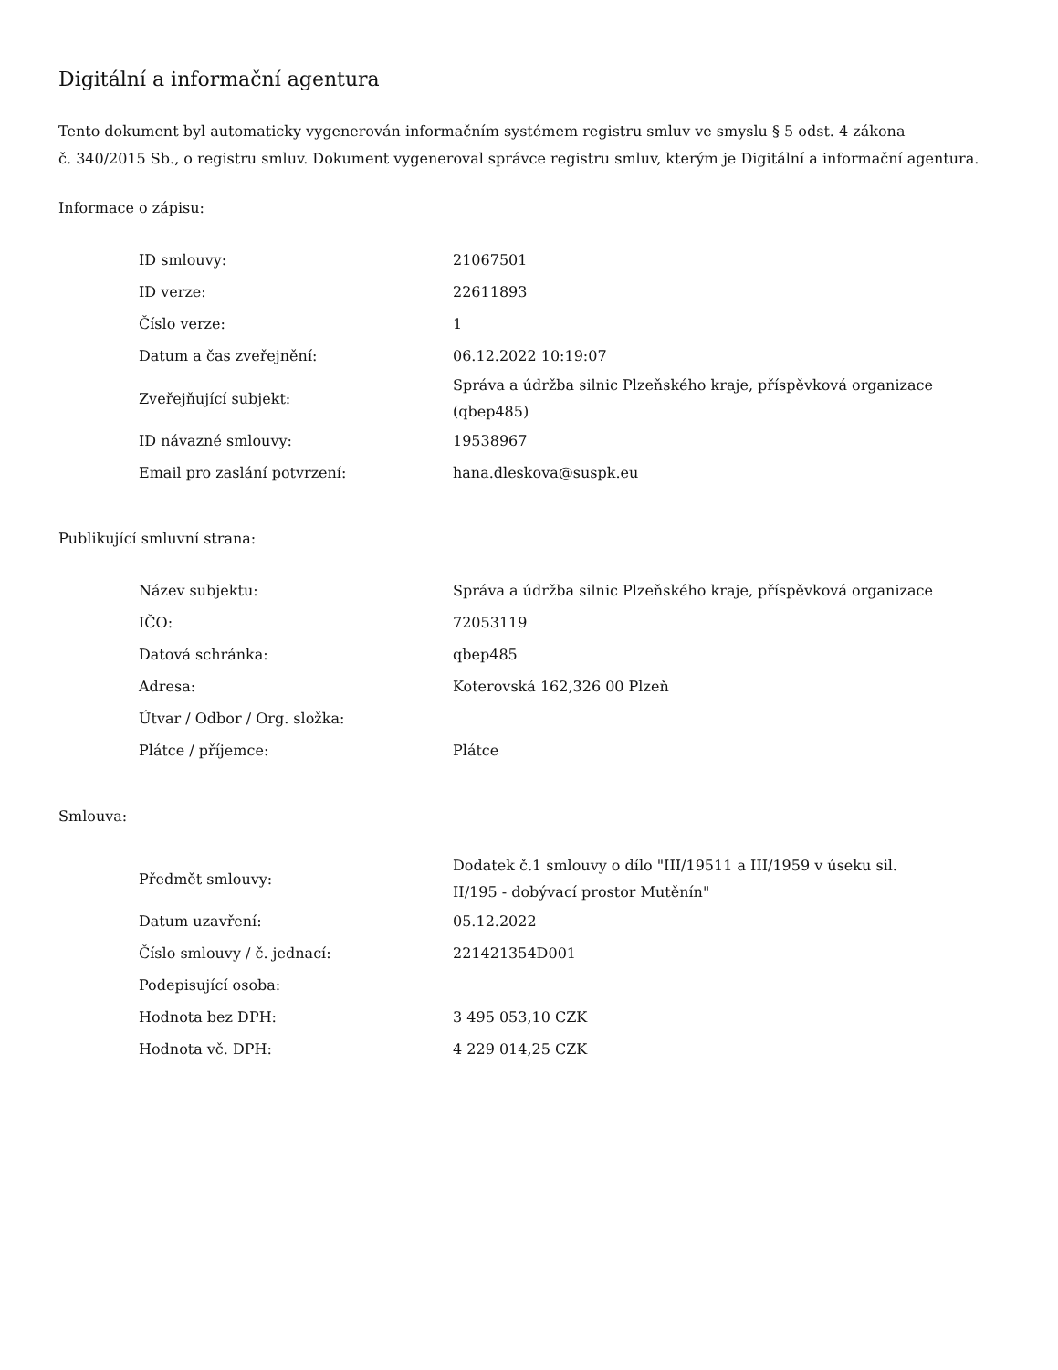Digitální a informační agentura
Tento dokument byl automaticky vygenerován informačním systémem registru smluv ve smyslu § 5 odst. 4 zákona
č. 340/2015 Sb., o registru smluv. Dokument vygeneroval správce registru smluv, kterým je Digitální a informační agentura.
Informace o zápisu:
| ID smlouvy: | 21067501 |
| ID verze: | 22611893 |
| Číslo verze: | 1 |
| Datum a čas zveřejnění: | 06.12.2022 10:19:07 |
| Zveřejňující subjekt: | Správa a údržba silnic Plzeňského kraje, příspěvková organizace (qbep485) |
| ID návazné smlouvy: | 19538967 |
| Email pro zaslání potvrzení: | hana.dleskova@suspk.eu |
Publikující smluvní strana:
| Název subjektu: | Správa a údržba silnic Plzeňského kraje, příspěvková organizace |
| IČO: | 72053119 |
| Datová schránka: | qbep485 |
| Adresa: | Koterovská 162,326 00 Plzeň |
| Útvar / Odbor / Org. složka: | |
| Plátce / příjemce: | Plátce |
Smlouva:
| Předmět smlouvy: | Dodatek č.1 smlouvy o dílo "III/19511 a III/1959 v úseku sil. II/195 - dobývací prostor Mutěnín" |
| Datum uzavření: | 05.12.2022 |
| Číslo smlouvy / č. jednací: | 221421354D001 |
| Podepisující osoba: | |
| Hodnota bez DPH: | 3 495 053,10 CZK |
| Hodnota vč. DPH: | 4 229 014,25 CZK |